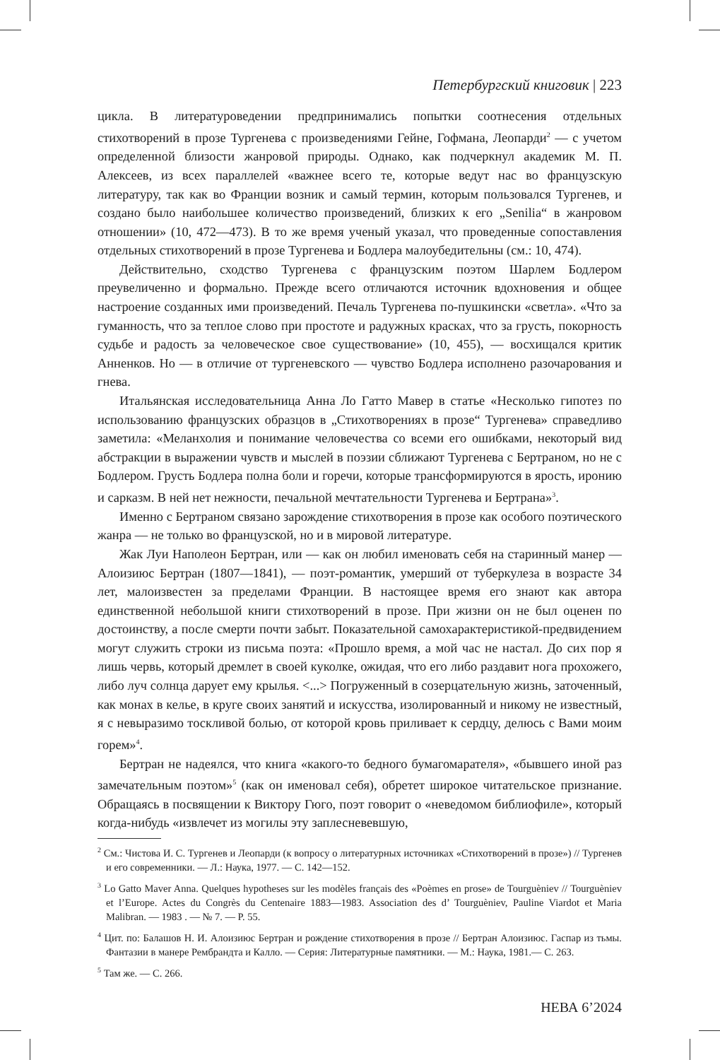Петербургский книговик | 223
цикла. В литературоведении предпринимались попытки соотнесения отдельных стихотворений в прозе Тургенева с произведениями Гейне, Гофмана, Леопарди<sup>2</sup> — с учетом определенной близости жанровой природы. Однако, как подчеркнул академик М. П. Алексеев, из всех параллелей «важнее всего те, которые ведут нас во французскую литературу, так как во Франции возник и самый термин, которым пользовался Тургенев, и создано было наибольшее количество произведений, близких к его „Senilia“ в жанровом отношении» (10, 472—473). В то же время ученый указал, что проведенные сопоставления отдельных стихотворений в прозе Тургенева и Бодлера малоубедительны (см.: 10, 474).
Действительно, сходство Тургенева с французским поэтом Шарлем Бодлером преувеличенно и формально. Прежде всего отличаются источник вдохновения и общее настроение созданных ими произведений. Печаль Тургенева по-пушкински «светла». «Что за гуманность, что за теплое слово при простоте и радужных красках, что за грусть, покорность судьбе и радость за человеческое свое существование» (10, 455), — восхищался критик Анненков. Но — в отличие от тургеневского — чувство Бодлера исполнено разочарования и гнева.
Итальянская исследовательница Анна Ло Гатто Мавер в статье «Несколько гипотез по использованию французских образцов в „Стихотворениях в прозе“ Тургенева» справедливо заметила: «Меланхолия и понимание человечества со всеми его ошибками, некоторый вид абстракции в выражении чувств и мыслей в поэзии сближают Тургенева с Бертраном, но не с Бодлером. Грусть Бодлера полна боли и горечи, которые трансформируются в ярость, иронию и сарказм. В ней нет нежности, печальной мечтательности Тургенева и Бертрана»<sup>3</sup>.
Именно с Бертраном связано зарождение стихотворения в прозе как особого поэтического жанра — не только во французской, но и в мировой литературе.
Жак Луи Наполеон Бертран, или — как он любил именовать себя на старинный манер — Алоизиюс Бертран (1807—1841), — поэт-романтик, умерший от туберкулеза в возрасте 34 лет, малоизвестен за пределами Франции. В настоящее время его знают как автора единственной небольшой книги стихотворений в прозе. При жизни он не был оценен по достоинству, а после смерти почти забыт. Показательной самохарактеристикой-предвидением могут служить строки из письма поэта: «Прошло время, а мой час не настал. До сих пор я лишь червь, который дремлет в своей куколке, ожидая, что его либо раздавит нога прохожего, либо луч солнца дарует ему крылья. <...> Погруженный в созерцательную жизнь, заточенный, как монах в келье, в круге своих занятий и искусства, изолированный и никому не известный, я с невыразимо тоскливой болью, от которой кровь приливает к сердцу, делюсь с Вами моим горем»<sup>4</sup>.
Бертран не надеялся, что книга «какого-то бедного бумагомарателя», «бывшего иной раз замечательным поэтом»<sup>5</sup> (как он именовал себя), обретет широкое читательское признание. Обращаясь в посвящении к Виктору Гюго, поэт говорит о «неведомом библиофиле», который когда-нибудь «извлечет из могилы эту заплесневевшую,
<sup>2</sup> См.: Чистова И. С. Тургенев и Леопарди (к вопросу о литературных источниках «Стихотворений в прозе») // Тургенев и его современники. — Л.: Наука, 1977. — С. 142—152.
<sup>3</sup> Lo Gatto Maver Anna. Quelques hypotheses sur les modèles français des «Poèmes en prose» de Tourguèniev // Tourguèniev et l’Europe. Actes du Congrès du Centenaire 1883—1983. Association des d’ Tourguèniev, Pauline Viardot et Maria Malibran. — 1983 . — № 7. — P. 55.
<sup>4</sup> Цит. по: Балашов Н. И. Алоизиюс Бертран и рождение стихотворения в прозе // Бертран Алоизиюс. Гаспар из тьмы. Фантазии в манере Рембрандта и Калло. — Серия: Литературные памятники. — М.: Наука, 1981.— С. 263.
<sup>5</sup> Там же. — С. 266.
НЕВА 6’2024